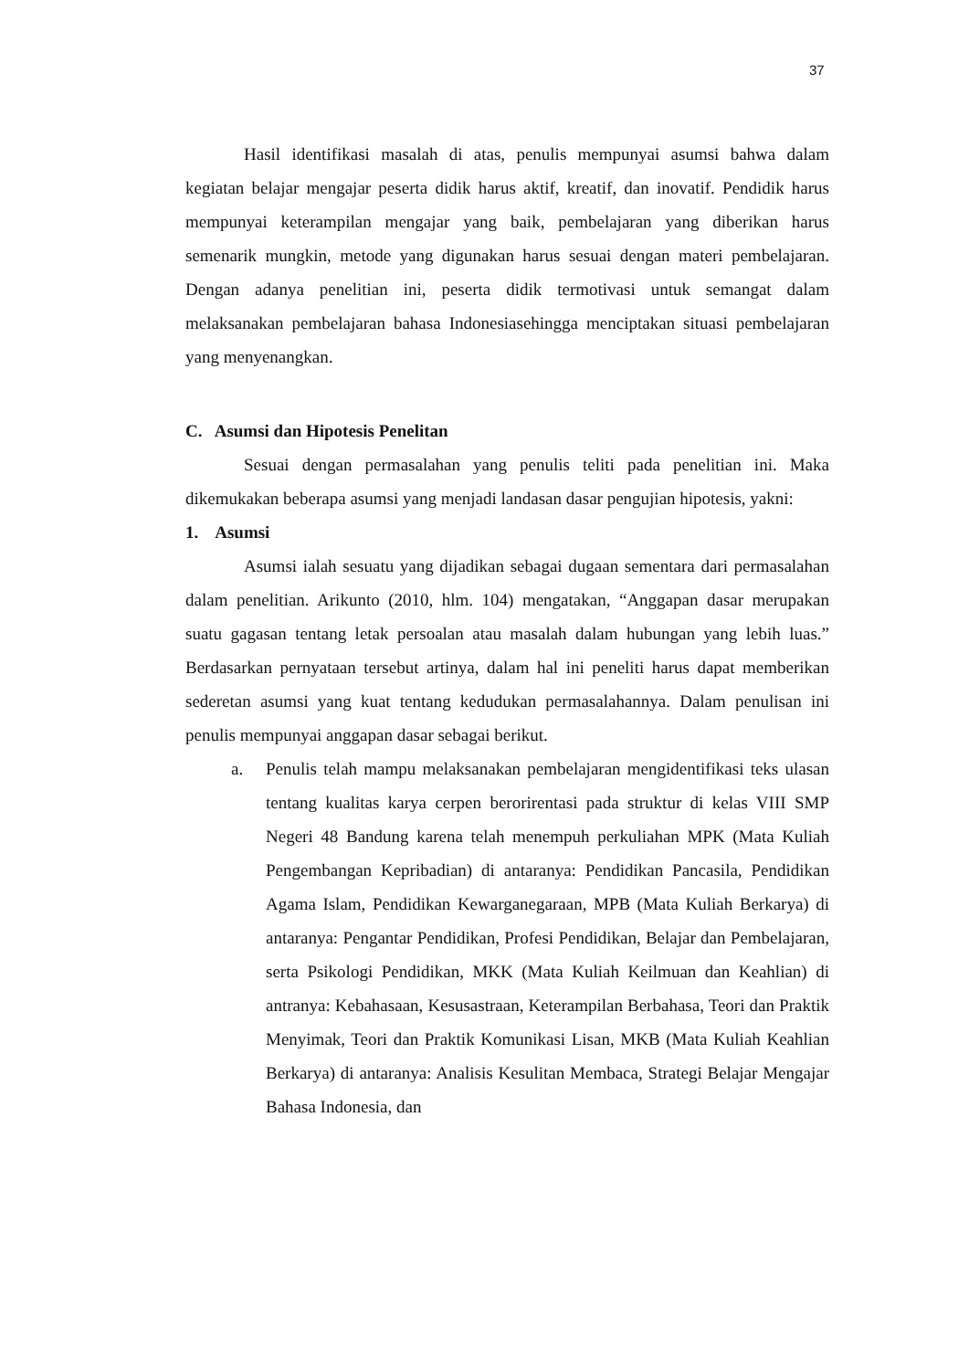37
Hasil identifikasi masalah di atas, penulis mempunyai asumsi bahwa dalam kegiatan belajar mengajar peserta didik harus aktif, kreatif, dan inovatif. Pendidik harus mempunyai keterampilan mengajar yang baik, pembelajaran yang diberikan harus semenarik mungkin, metode yang digunakan harus sesuai dengan materi pembelajaran. Dengan adanya penelitian ini, peserta didik termotivasi untuk semangat dalam melaksanakan pembelajaran bahasa Indonesiasehingga menciptakan situasi pembelajaran yang menyenangkan.
C. Asumsi dan Hipotesis Penelitan
Sesuai dengan permasalahan yang penulis teliti pada penelitian ini. Maka dikemukakan beberapa asumsi yang menjadi landasan dasar pengujian hipotesis, yakni:
1. Asumsi
Asumsi ialah sesuatu yang dijadikan sebagai dugaan sementara dari permasalahan dalam penelitian. Arikunto (2010, hlm. 104) mengatakan, “Anggapan dasar merupakan suatu gagasan tentang letak persoalan atau masalah dalam hubungan yang lebih luas.” Berdasarkan pernyataan tersebut artinya, dalam hal ini peneliti harus dapat memberikan sederetan asumsi yang kuat tentang kedudukan permasalahannya. Dalam penulisan ini penulis mempunyai anggapan dasar sebagai berikut.
a. Penulis telah mampu melaksanakan pembelajaran mengidentifikasi teks ulasan tentang kualitas karya cerpen berorirentasi pada struktur di kelas VIII SMP Negeri 48 Bandung karena telah menempuh perkuliahan MPK (Mata Kuliah Pengembangan Kepribadian) di antaranya: Pendidikan Pancasila, Pendidikan Agama Islam, Pendidikan Kewarganegaraan, MPB (Mata Kuliah Berkarya) di antaranya: Pengantar Pendidikan, Profesi Pendidikan, Belajar dan Pembelajaran, serta Psikologi Pendidikan, MKK (Mata Kuliah Keilmuan dan Keahlian) di antranya: Kebahasaan, Kesusastraan, Keterampilan Berbahasa, Teori dan Praktik Menyimak, Teori dan Praktik Komunikasi Lisan, MKB (Mata Kuliah Keahlian Berkarya) di antaranya: Analisis Kesulitan Membaca, Strategi Belajar Mengajar Bahasa Indonesia, dan